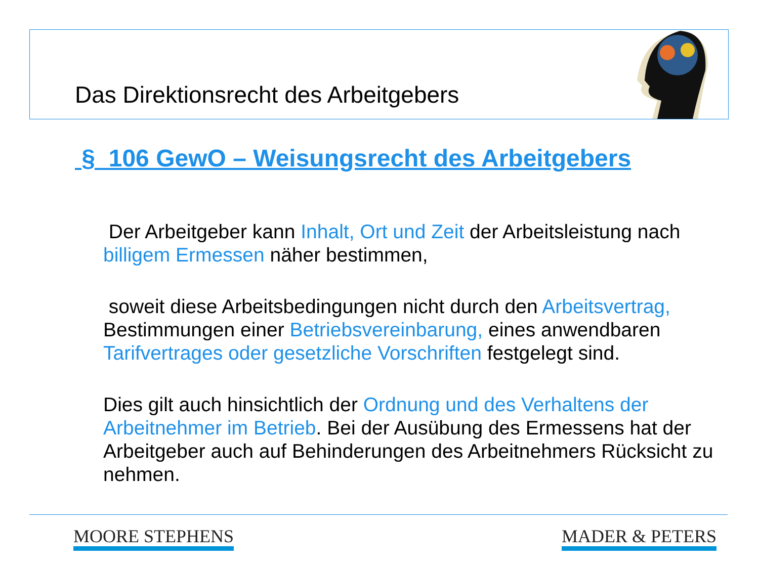Das Direktionsrecht des Arbeitgebers
§ 106 GewO – Weisungsrecht des Arbeitgebers
Der Arbeitgeber kann Inhalt, Ort und Zeit der Arbeitsleistung nach billigem Ermessen näher bestimmen,
soweit diese Arbeitsbedingungen nicht durch den Arbeitsvertrag, Bestimmungen einer Betriebsvereinbarung, eines anwendbaren Tarifvertrages oder gesetzliche Vorschriften festgelegt sind.
Dies gilt auch hinsichtlich der Ordnung und des Verhaltens der Arbeitnehmer im Betrieb. Bei der Ausübung des Ermessens hat der Arbeitgeber auch auf Behinderungen des Arbeitnehmers Rücksicht zu nehmen.
MOORE STEPHENS MADER & PETERS